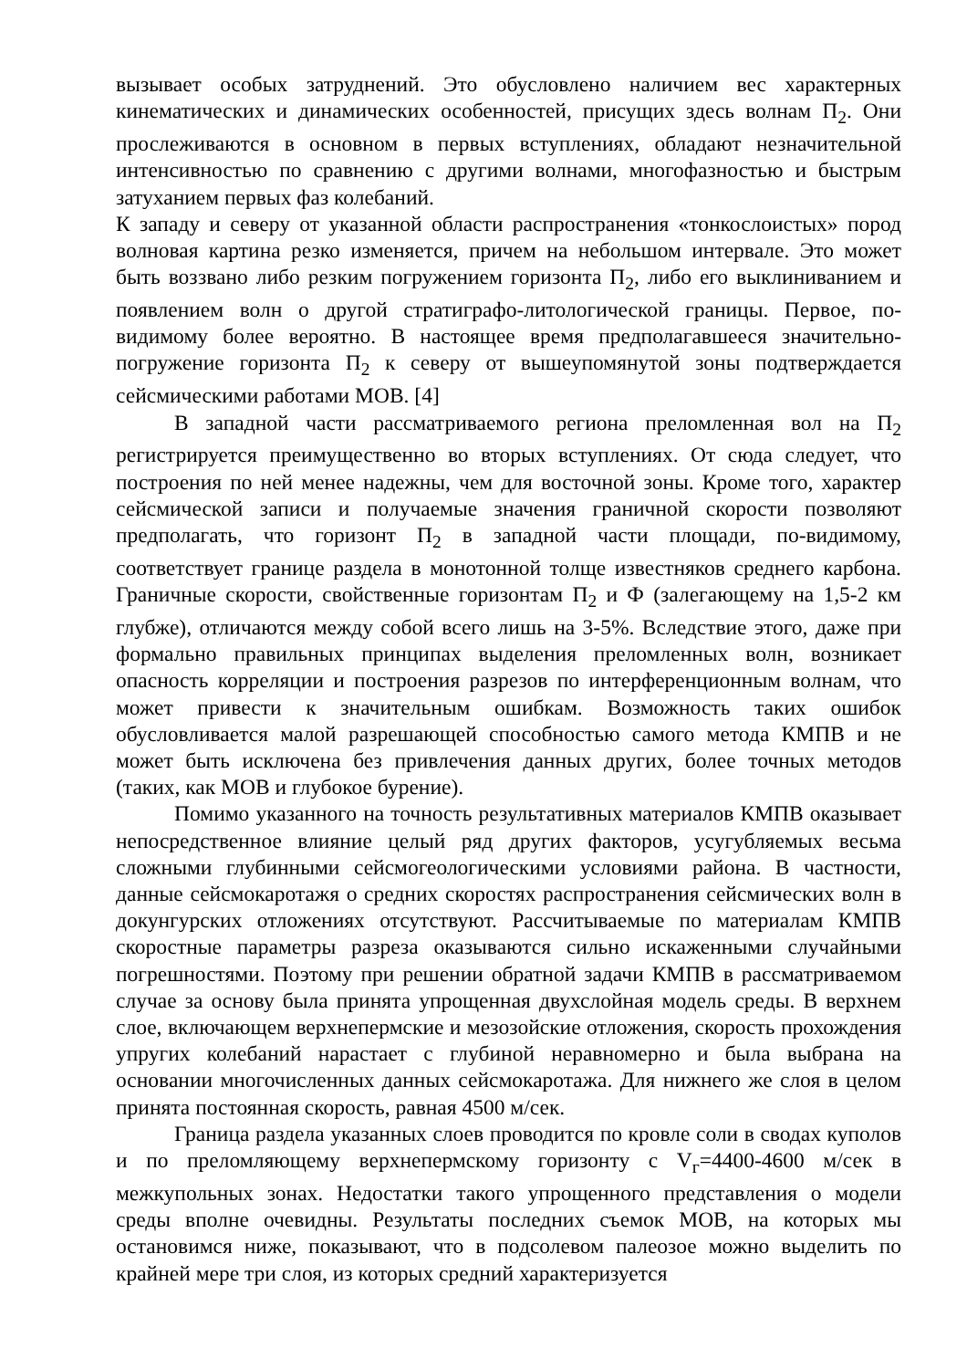вызывает особых затруднений. Это обусловлено наличием вес характерных кинематических и динамических особенностей, присущих здесь волнам П<sub>2</sub>. Они прослеживаются в основном в первых вступлениях, обладают незначительной интенсивностью по сравнению с другими волнами, многофазностью и быстрым затуханием первых фаз колебаний.
К западу и северу от указанной области распространения «тонкослоистых» пород волновая картина резко изменяется, причем на небольшом интервале. Это может быть воззвано либо резким погружением горизонта П<sub>2</sub>, либо его выклиниванием и появлением волн о другой стратиграфо-литологической границы. Первое, по-видимому более вероятно. В настоящее время предполагавшееся значительно-погружение горизонта П<sub>2</sub> к северу от вышеупомянутой зоны подтверждается сейсмическими работами МОВ. [4]
В западной части рассматриваемого региона преломленная вол на П<sub>2</sub> регистрируется преимущественно во вторых вступлениях. От сюда следует, что построения по ней менее надежны, чем для восточной зоны. Кроме того, характер сейсмической записи и получаемые значения граничной скорости позволяют предполагать, что горизонт П<sub>2</sub> в западной части площади, по-видимому, соответствует границе раздела в монотонной толще известняков среднего карбона. Граничные скорости, свойственные горизонтам П<sub>2</sub> и Ф (залегающему на 1,5-2 км глубже), отличаются между собой всего лишь на 3-5%. Вследствие этого, даже при формально правильных принципах выделения преломленных волн, возникает опасность корреляции и построения разрезов по интерференционным волнам, что может привести к значительным ошибкам. Возможность таких ошибок обусловливается малой разрешающей способностью самого метода КМПВ и не может быть исключена без привлечения данных других, более точных методов (таких, как МОВ и глубокое бурение).
Помимо указанного на точность результативных материалов КМПВ оказывает непосредственное влияние целый ряд других факторов, усугубляемых весьма сложными глубинными сейсмогеологическими условиями района. В частности, данные сейсмокаротажя о средних скоростях распространения сейсмических волн в докунгурских отложениях отсутствуют. Рассчитываемые по материалам КМПВ скоростные параметры разреза оказываются сильно искаженными случайными погрешностями. Поэтому при решении обратной задачи КМПВ в рассматриваемом случае за основу была принята упрощенная двухслойная модель среды. В верхнем слое, включающем верхнепермские и мезозойские отложения, скорость прохождения упругих колебаний нарастает с глубиной неравномерно и была выбрана на основании многочисленных данных сейсмокаротажа. Для нижнего же слоя в целом принята постоянная скорость, равная 4500 м/сек.
Граница раздела указанных слоев проводится по кровле соли в сводах куполов и по преломляющему верхнепермскому горизонту с V<sub>г</sub>=4400-4600 м/сек в межкупольных зонах. Недостатки такого упрощенного представления о модели среды вполне очевидны. Результаты последних съемок МОВ, на которых мы остановимся ниже, показывают, что в подсолевом палеозое можно выделить по крайней мере три слоя, из которых средний характеризуется